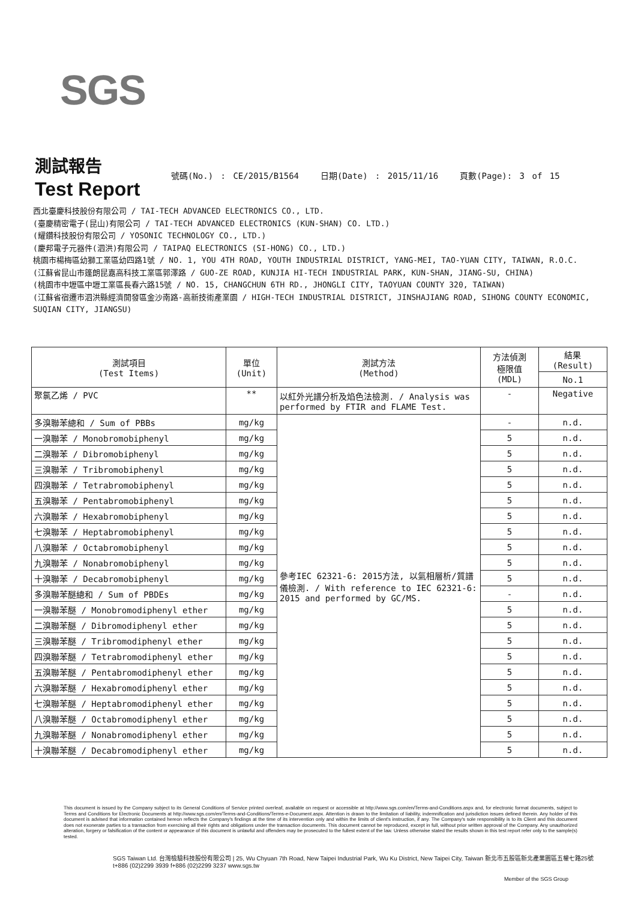SGS
測試報告
Test Report
號碼(No.) : CE/2015/B1564 日期(Date) : 2015/11/16 頁數(Page): 3 of 15
西北臺慶科技股份有限公司 / TAI-TECH ADVANCED ELECTRONICS CO., LTD.
(臺慶精密電子(昆山)有限公司 / TAI-TECH ADVANCED ELECTRONICS (KUN-SHAN) CO. LTD.)
(耀鑽科技股份有限公司 / YOSONIC TECHNOLOGY CO., LTD.)
(慶邦電子元器件(泗洪)有限公司 / TAIPAQ ELECTRONICS (SI-HONG) CO., LTD.)
桃園市楊梅區幼獅工業區幼四路1號 / NO. 1, YOU 4TH ROAD, YOUTH INDUSTRIAL DISTRICT, YANG-MEI, TAO-YUAN CITY, TAIWAN, R.O.C.
(江蘇省昆山市篷朗昆嘉高科技工業區郭澤路 / GUO-ZE ROAD, KUNJIA HI-TECH INDUSTRIAL PARK, KUN-SHAN, JIANG-SU, CHINA)
(桃園市中壢區中壢工業區長春六路15號 / NO. 15, CHANGCHUN 6TH RD., JHONGLI CITY, TAOYUAN COUNTY 320, TAIWAN)
(江蘇省宿遷市泗洪縣經濟開發區金沙南路-高新技術產業園 / HIGH-TECH INDUSTRIAL DISTRICT, JINSHAJIANG ROAD, SIHONG COUNTY ECONOMIC, SUQIAN CITY, JIANGSU)
| 測試項目 (Test Items) | 單位 (Unit) | 測試方法 (Method) | 方法偵測 極限值 (MDL) | 結果 (Result) |
| --- | --- | --- | --- | --- |
| | | | | No.1 |
| 聚氯乙烯 / PVC | ** | 以紅外光譜分析及焰色法檢測. / Analysis was performed by FTIR and FLAME Test. | - | Negative |
| 多溴聯苯總和 / Sum of PBBs | mg/kg | 參考IEC 62321-6: 2015方法, 以氣相層析/質譜儀檢測. / With reference to IEC 62321-6: 2015 and performed by GC/MS. | - | n.d. |
| 一溴聯苯 / Monobromobiphenyl | mg/kg | | 5 | n.d. |
| 二溴聯苯 / Dibromobiphenyl | mg/kg | | 5 | n.d. |
| 三溴聯苯 / Tribromobiphenyl | mg/kg | | 5 | n.d. |
| 四溴聯苯 / Tetrabromobiphenyl | mg/kg | | 5 | n.d. |
| 五溴聯苯 / Pentabromobiphenyl | mg/kg | | 5 | n.d. |
| 六溴聯苯 / Hexabromobiphenyl | mg/kg | | 5 | n.d. |
| 七溴聯苯 / Heptabromobiphenyl | mg/kg | | 5 | n.d. |
| 八溴聯苯 / Octabromobiphenyl | mg/kg | | 5 | n.d. |
| 九溴聯苯 / Nonabromobiphenyl | mg/kg | | 5 | n.d. |
| 十溴聯苯 / Decabromobiphenyl | mg/kg | | 5 | n.d. |
| 多溴聯苯醚總和 / Sum of PBDEs | mg/kg | | - | n.d. |
| 一溴聯苯醚 / Monobromodiphenyl ether | mg/kg | | 5 | n.d. |
| 二溴聯苯醚 / Dibromodiphenyl ether | mg/kg | | 5 | n.d. |
| 三溴聯苯醚 / Tribromodiphenyl ether | mg/kg | | 5 | n.d. |
| 四溴聯苯醚 / Tetrabromodiphenyl ether | mg/kg | | 5 | n.d. |
| 五溴聯苯醚 / Pentabromodiphenyl ether | mg/kg | | 5 | n.d. |
| 六溴聯苯醚 / Hexabromodiphenyl ether | mg/kg | | 5 | n.d. |
| 七溴聯苯醚 / Heptabromodiphenyl ether | mg/kg | | 5 | n.d. |
| 八溴聯苯醚 / Octabromodiphenyl ether | mg/kg | | 5 | n.d. |
| 九溴聯苯醚 / Nonabromodiphenyl ether | mg/kg | | 5 | n.d. |
| 十溴聯苯醚 / Decabromodiphenyl ether | mg/kg | | 5 | n.d. |
This document is issued by the Company subject to its General Conditions of Service printed overleaf, available on request or accessible at http://www.sgs.com/en/Terms-and-Conditions.aspx and, for electronic format documents, subject to Terms and Conditions for Electronic Documents at http://www.sgs.com/en/Terms-and-Conditions/Terms-e-Document.aspx. Attention is drawn to the limitation of liability, indemnification and jurisdiction issues defined therein. Any holder of this document is advised that information contained hereon reflects the Company's findings at the time of its intervention only and within the limits of client's instruction, if any. The Company's sole responsibility is to its Client and this document does not exonerate parties to a transaction from exercising all their rights and obligations under the transaction documents. This document cannot be reproduced, except in full, without prior written approval of the Company. Any unauthorized alteration, forgery or falsification of the content or appearance of this document is unlawful and offenders may be prosecuted to the fullest extent of the law. Unless otherwise stated the results shown in this test report refer only to the sample(s) tested.
SGS Taiwan Ltd. 台灣檢驗科技股份有限公司 | 25, Wu Chyuan 7th Road, New Taipei Industrial Park, Wu Ku District, New Taipei City, Taiwan 新北市五股區新北產業園區五權七路25號
t+886 (02)2299 3939 f+886 (02)2299 3237 www.sgs.tw
Member of the SGS Group